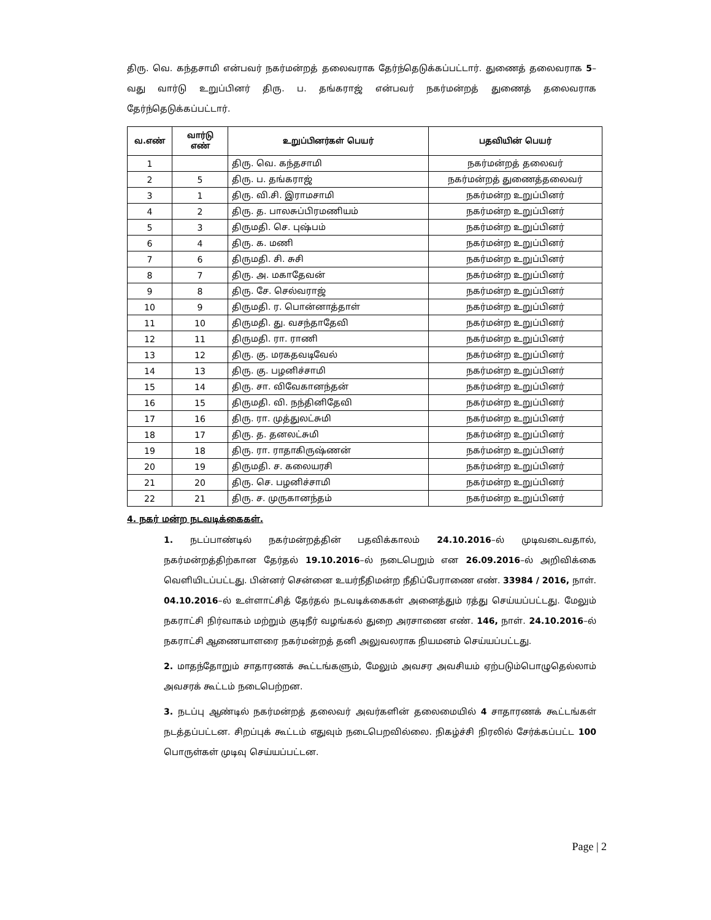திரு. வெ. கந்தசாமி என்பவர் நகர்மன்றத் தலைவராக தேர்ந்தெடுக்கப்பட்டார். துணைத் தலைவராக 5–வது வார்டு உறுப்பினர் திரு. ப. தங்கராஜ் என்பவர் நகர்மன்றத் துணைத் தலைவராக தேர்ந்தெடுக்கப்பட்டார்.
| வ.எண் | வார்டு எண் | உறுப்பினர்கள் பெயர் | பதவியின் பெயர் |
| --- | --- | --- | --- |
| 1 | | திரு. வெ. கந்தசாமி | நகர்மன்றத் தலைவர் |
| 2 | 5 | திரு. ப. தங்கராஜ் | நகர்மன்றத் துணைத்தலைவர் |
| 3 | 1 | திரு. வி.சி. இராமசாமி | நகர்மன்ற உறுப்பினர் |
| 4 | 2 | திரு. த. பாலசுப்பிரமணியம் | நகர்மன்ற உறுப்பினர் |
| 5 | 3 | திருமதி. செ. புஷ்பம் | நகர்மன்ற உறுப்பினர் |
| 6 | 4 | திரு. க. மணி | நகர்மன்ற உறுப்பினர் |
| 7 | 6 | திருமதி. சி. சுசி | நகர்மன்ற உறுப்பினர் |
| 8 | 7 | திரு. அ. மகாதேவன் | நகர்மன்ற உறுப்பினர் |
| 9 | 8 | திரு. சே. செல்வராஜ் | நகர்மன்ற உறுப்பினர் |
| 10 | 9 | திருமதி. ர. பொன்னாத்தாள் | நகர்மன்ற உறுப்பினர் |
| 11 | 10 | திருமதி. து. வசந்தாதேவி | நகர்மன்ற உறுப்பினர் |
| 12 | 11 | திருமதி. ரா. ராணி | நகர்மன்ற உறுப்பினர் |
| 13 | 12 | திரு. கு. மரகதவடிவேல் | நகர்மன்ற உறுப்பினர் |
| 14 | 13 | திரு. கு. பழனிச்சாமி | நகர்மன்ற உறுப்பினர் |
| 15 | 14 | திரு. சா. விவேகானந்தன் | நகர்மன்ற உறுப்பினர் |
| 16 | 15 | திருமதி. வி. நந்தினிதேவி | நகர்மன்ற உறுப்பினர் |
| 17 | 16 | திரு. ரா. முத்துலட்சுமி | நகர்மன்ற உறுப்பினர் |
| 18 | 17 | திரு. த. தனலட்சுமி | நகர்மன்ற உறுப்பினர் |
| 19 | 18 | திரு. ரா. ராதாகிருஷ்ணன் | நகர்மன்ற உறுப்பினர் |
| 20 | 19 | திருமதி. ச. கலையரசி | நகர்மன்ற உறுப்பினர் |
| 21 | 20 | திரு. செ. பழனிச்சாமி | நகர்மன்ற உறுப்பினர் |
| 22 | 21 | திரு. ச. முருகானந்தம் | நகர்மன்ற உறுப்பினர் |
4. நகர் மன்ற நடவடிக்கைகள்.
1. நடப்பாண்டில் நகர்மன்றத்தின் பதவிக்காலம் 24.10.2016–ல் முடிவடைவதால், நகர்மன்றத்திற்கான தேர்தல் 19.10.2016–ல் நடைபெறும் என 26.09.2016–ல் அறிவிக்கை வெளியிடப்பட்டது. பின்னர் சென்னை உயர்நீதிமன்ற நீதிப்பேராணை எண். 33984 / 2016, நாள். 04.10.2016–ல் உள்ளாட்சித் தேர்தல் நடவடிக்கைகள் அனைத்தும் ரத்து செய்யப்பட்டது. மேலும் நகராட்சி நிர்வாகம் மற்றும் குடிநீர் வழங்கல் துறை அரசாணை எண். 146, நாள். 24.10.2016–ல் நகராட்சி ஆணையாளரை நகர்மன்றத் தனி அலுவலராக நியமனம் செய்யப்பட்டது.
2. மாதந்தோறும் சாதாரணக் கூட்டங்களும், மேலும் அவசர அவசியம் ஏற்படும்பொழுதெல்லாம் அவசரக் கூட்டம் நடைபெற்றன.
3. நடப்பு ஆண்டில் நகர்மன்றத் தலைவர் அவர்களின் தலைமையில் 4 சாதாரணக் கூட்டங்கள் நடத்தப்பட்டன. சிறப்புக் கூட்டம் எதுவும் நடைபெறவில்லை. நிகழ்ச்சி நிரலில் சேர்க்கப்பட்ட 100 பொருள்கள் முடிவு செய்யப்பட்டன.
Page | 2